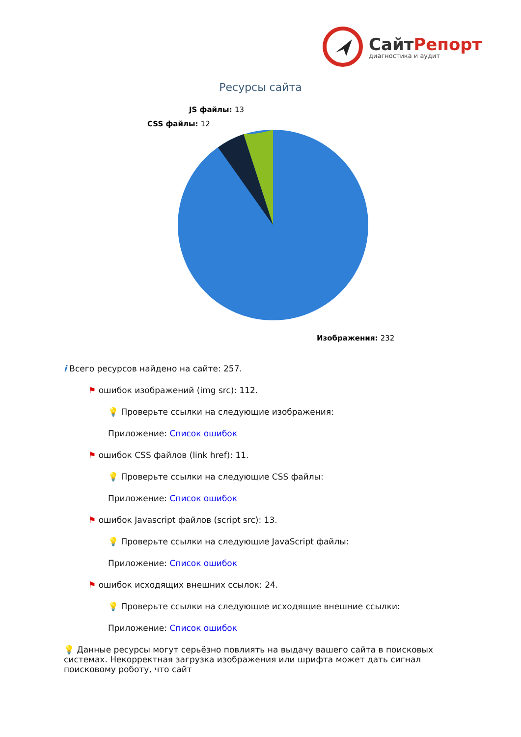СайтРепорт
диагностика и аудит
Ресурсы сайта
JS файлы: 13
CSS файлы: 12
Изображения: 232
i Всего ресурсов найдено на сайте: 257.
⚑ ошибок изображений (img src): 112.
💡 Проверьте ссылки на следующие изображения:
Приложение: Список ошибок
⚑ ошибок CSS файлов (link href): 11.
💡 Проверьте ссылки на следующие CSS файлы:
Приложение: Список ошибок
⚑ ошибок Javascript файлов (script src): 13.
💡 Проверьте ссылки на следующие JavaScript файлы:
Приложение: Список ошибок
⚑ ошибок исходящих внешних ссылок: 24.
💡 Проверьте ссылки на следующие исходящие внешние ссылки:
Приложение: Список ошибок
💡 Данные ресурсы могут серьёзно повлиять на выдачу вашего сайта в поисковых системах. Некорректная загрузка изображения или шрифта может дать сигнал поисковому роботу, что сайт